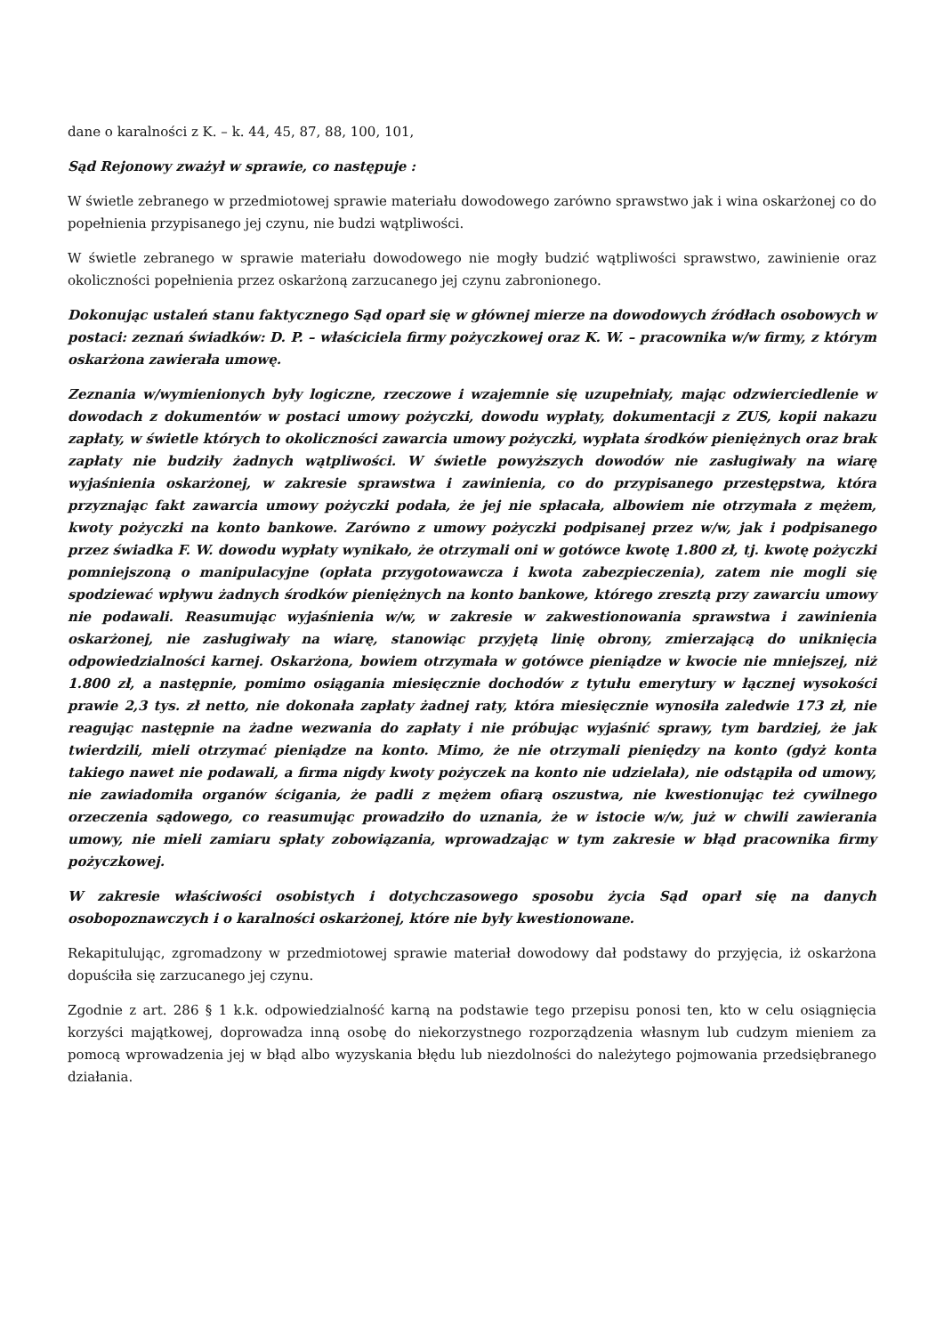dane o karalności z K. – k. 44, 45, 87, 88, 100, 101,
Sąd Rejonowy zważył w sprawie, co następuje :
W świetle zebranego w przedmiotowej sprawie materiału dowodowego zarówno sprawstwo jak i wina oskarżonej co do popełnienia przypisanego jej czynu, nie budzi wątpliwości.
W świetle zebranego w sprawie materiału dowodowego nie mogły budzić wątpliwości sprawstwo, zawinienie oraz okoliczności popełnienia przez oskarżoną zarzucanego jej czynu zabronionego.
Dokonując ustaleń stanu faktycznego Sąd oparł się w głównej mierze na dowodowych źródłach osobowych w postaci: zeznań świadków: D. P. – właściciela firmy pożyczkowej oraz K. W. – pracownika w/w firmy, z którym oskarżona zawierała umowę.
Zeznania w/wymienionych były logiczne, rzeczowe i wzajemnie się uzupełniały, mając odzwierciedlenie w dowodach z dokumentów w postaci umowy pożyczki, dowodu wypłaty, dokumentacji z ZUS, kopii nakazu zapłaty, w świetle których to okoliczności zawarcia umowy pożyczki, wypłata środków pieniężnych oraz brak zapłaty nie budziły żadnych wątpliwości. W świetle powyższych dowodów nie zasługiwały na wiarę wyjaśnienia oskarżonej, w zakresie sprawstwa i zawinienia, co do przypisanego przestępstwa, która przyznając fakt zawarcia umowy pożyczki podała, że jej nie spłacała, albowiem nie otrzymała z mężem, kwoty pożyczki na konto bankowe. Zarówno z umowy pożyczki podpisanej przez w/w, jak i podpisanego przez świadka F. W. dowodu wypłaty wynikało, że otrzymali oni w gotówce kwotę 1.800 zł, tj. kwotę pożyczki pomniejszoną o manipulacyjne (opłata przygotowawcza i kwota zabezpieczenia), zatem nie mogli się spodziewać wpływu żadnych środków pieniężnych na konto bankowe, którego zresztą przy zawarciu umowy nie podawali. Reasumując wyjaśnienia w/w, w zakresie w zakwestionowania sprawstwa i zawinienia oskarżonej, nie zasługiwały na wiarę, stanowiąc przyjętą linię obrony, zmierzającą do uniknięcia odpowiedzialności karnej. Oskarżona, bowiem otrzymała w gotówce pieniądze w kwocie nie mniejszej, niż 1.800 zł, a następnie, pomimo osiągania miesięcznie dochodów z tytułu emerytury w łącznej wysokości prawie 2,3 tys. zł netto, nie dokonała zapłaty żadnej raty, która miesięcznie wynosiła zaledwie 173 zł, nie reagując następnie na żadne wezwania do zapłaty i nie próbując wyjaśnić sprawy, tym bardziej, że jak twierdzili, mieli otrzymać pieniądze na konto. Mimo, że nie otrzymali pieniędzy na konto (gdyż konta takiego nawet nie podawali, a firma nigdy kwoty pożyczek na konto nie udzielała), nie odstąpiła od umowy, nie zawiadomiła organów ścigania, że padli z mężem ofiarą oszustwa, nie kwestionując też cywilnego orzeczenia sądowego, co reasumując prowadziło do uznania, że w istocie w/w, już w chwili zawierania umowy, nie mieli zamiaru spłaty zobowiązania, wprowadzając w tym zakresie w błąd pracownika firmy pożyczkowej.
W zakresie właściwości osobistych i dotychczasowego sposobu życia Sąd oparł się na danych osobopoznawczych i o karalności oskarżonej, które nie były kwestionowane.
Rekapitulując, zgromadzony w przedmiotowej sprawie materiał dowodowy dał podstawy do przyjęcia, iż oskarżona dopuściła się zarzucanego jej czynu.
Zgodnie z art. 286 § 1 k.k. odpowiedzialność karną na podstawie tego przepisu ponosi ten, kto w celu osiągnięcia korzyści majątkowej, doprowadza inną osobę do niekorzystnego rozporządzenia własnym lub cudzym mieniem za pomocą wprowadzenia jej w błąd albo wyzyskania błędu lub niezdolności do należytego pojmowania przedsiębranego działania.